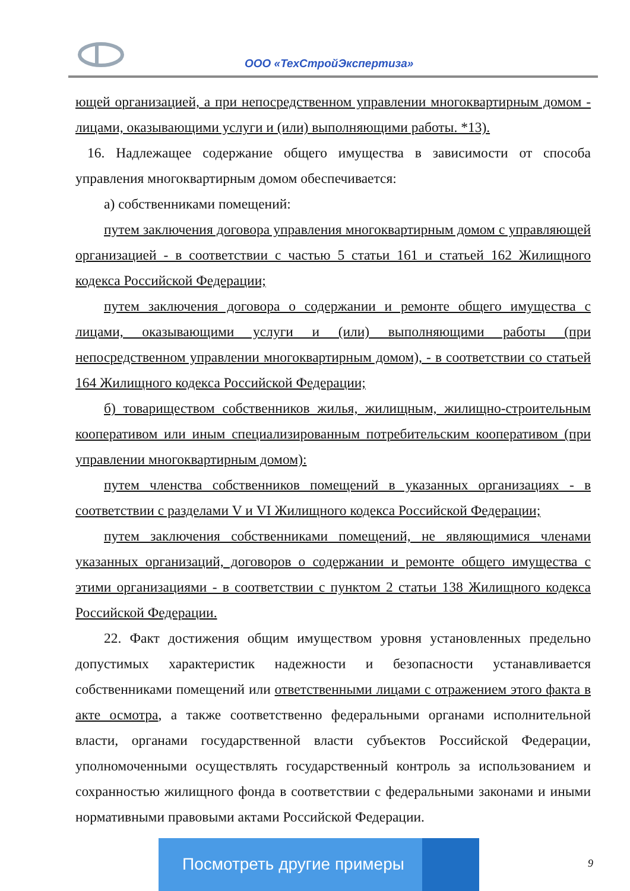ООО «ТехСтройЭкспертиза»
ющей организацией, а при непосредственном управлении многоквартирным домом - лицами, оказывающими услуги и (или) выполняющими работы. *13).
16. Надлежащее содержание общего имущества в зависимости от способа управления многоквартирным домом обеспечивается:
а) собственниками помещений:
путем заключения договора управления многоквартирным домом с управляющей организацией - в соответствии с частью 5 статьи 161 и статьей 162 Жилищного кодекса Российской Федерации;
путем заключения договора о содержании и ремонте общего имущества с лицами, оказывающими услуги и (или) выполняющими работы (при непосредственном управлении многоквартирным домом), - в соответствии со статьей 164 Жилищного кодекса Российской Федерации;
б) товариществом собственников жилья, жилищным, жилищно-строительным кооперативом или иным специализированным потребительским кооперативом (при управлении многоквартирным домом):
путем членства собственников помещений в указанных организациях - в соответствии с разделами V и VI Жилищного кодекса Российской Федерации;
путем заключения собственниками помещений, не являющимися членами указанных организаций, договоров о содержании и ремонте общего имущества с этими организациями - в соответствии с пунктом 2 статьи 138 Жилищного кодекса Российской Федерации.
22. Факт достижения общим имуществом уровня установленных предельно допустимых характеристик надежности и безопасности устанавливается собственниками помещений или ответственными лицами с отражением этого факта в акте осмотра, а также соответственно федеральными органами исполнительной власти, органами государственной власти субъектов Российской Федерации, уполномоченными осуществлять государственный контроль за использованием и сохранностью жилищного фонда в соответствии с федеральными законами и иными нормативными правовыми актами Российской Федерации.
Посмотреть другие примеры
9